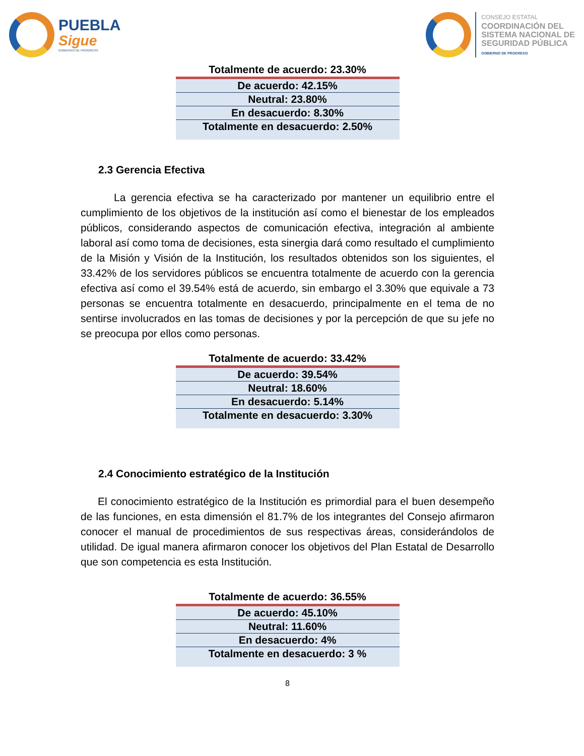PUEBLA
Sigue
GOBIERNO DE PROGRESO
CONSEJO ESTATAL
COORDINACIÓN DEL
SISTEMA NACIONAL DE
SEGURIDAD PÚBLICA
GOBIERNO DE PROGRESO
| Totalmente de acuerdo: 23.30% |
| --- |
| De acuerdo: 42.15% |
| Neutral: 23.80% |
| En desacuerdo: 8.30% |
| Totalmente en desacuerdo: 2.50% |
2.3 Gerencia Efectiva
La gerencia efectiva se ha caracterizado por mantener un equilibrio entre el cumplimiento de los objetivos de la institución así como el bienestar de los empleados públicos, considerando aspectos de comunicación efectiva, integración al ambiente laboral así como toma de decisiones, esta sinergia dará como resultado el cumplimiento de la Misión y Visión de la Institución, los resultados obtenidos son los siguientes, el 33.42% de los servidores públicos se encuentra totalmente de acuerdo con la gerencia efectiva así como el 39.54% está de acuerdo, sin embargo el 3.30% que equivale a 73 personas se encuentra totalmente en desacuerdo, principalmente en el tema de no sentirse involucrados en las tomas de decisiones y por la percepción de que su jefe no se preocupa por ellos como personas.
| Totalmente de acuerdo: 33.42% |
| --- |
| De acuerdo: 39.54% |
| Neutral: 18.60% |
| En desacuerdo: 5.14% |
| Totalmente en desacuerdo: 3.30% |
2.4 Conocimiento estratégico de la Institución
El conocimiento estratégico de la Institución es primordial para el buen desempeño de las funciones, en esta dimensión el 81.7% de los integrantes del Consejo afirmaron conocer el manual de procedimientos de sus respectivas áreas, considerándolos de utilidad. De igual manera afirmaron conocer los objetivos del Plan Estatal de Desarrollo que son competencia es esta Institución.
| Totalmente de acuerdo: 36.55% |
| --- |
| De acuerdo: 45.10% |
| Neutral: 11.60% |
| En desacuerdo: 4% |
| Totalmente en desacuerdo: 3 % |
8